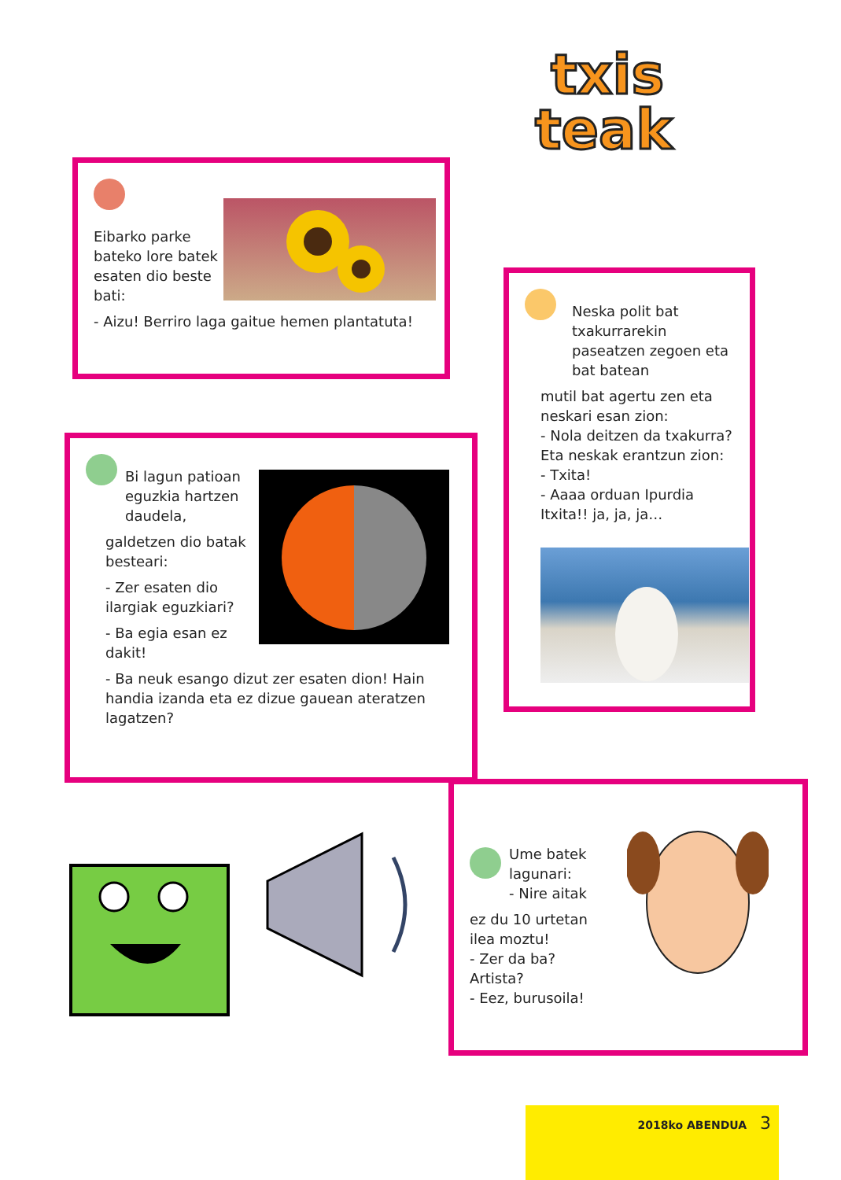txis
teak
Eibarko parke bateko lore batek esaten dio beste bati:
- Aizu! Berriro laga gaitue hemen plantatuta!
Neska polit bat txakurrarekin paseatzen zegoen eta bat batean
mutil bat agertu zen eta neskari esan zion:
- Nola deitzen da txakurra?
Eta neskak erantzun zion:
- Txita!
- Aaaa orduan Ipurdia Itxita!! ja, ja, ja…
Bi lagun patioan eguzkia hartzen daudela,
galdetzen dio batak besteari:
- Zer esaten dio ilargiak eguzkiari?
- Ba egia esan ez dakit!
- Ba neuk esango dizut zer esaten dion! Hain handia izanda eta ez dizue gauean ateratzen lagatzen?
Ume batek lagunari:
- Nire aitak
ez du 10 urtetan
ilea moztu!
- Zer da ba?
Artista?
- Eez, burusoila!
2018ko ABENDUA 3